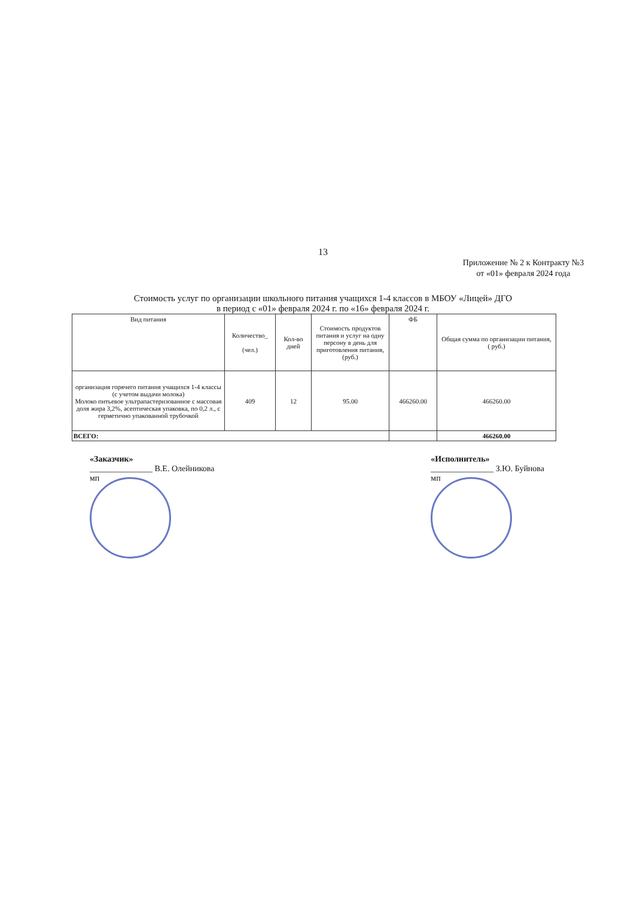13
Приложение № 2 к Контракту №3
от «01» февраля 2024 года
Стоимость услуг по организации школьного питания учащихся 1-4 классов в МБОУ «Лицей» ДГО
в период с «01» февраля 2024 г. по «16» февраля 2024 г.
| Вид питания | Количество_ (чел.) | Кол-во дней | Стоимость продуктов питания и услуг на одну персону в день для приготовления питания, (руб.) | ФБ | Общая сумма по организации питания, ( руб.) |
| --- | --- | --- | --- | --- | --- |
| организация горячего питания учащихся 1-4 классы (с учетом выдачи молока) Молоко питьевое ультрапастеризованное с массовая доля жира 3,2%, асептическая упаковка, по 0,2 л., с герметично упакованной трубочкой | 409 | 12 | 95.00 | 466260.00 | 466260.00 |
| ВСЕГО: | | | | | 466260.00 |
«Заказчик»
_______________ В.Е. Олейникова
мп
«Исполнитель»
_______________ З.Ю. Буйнова
мп